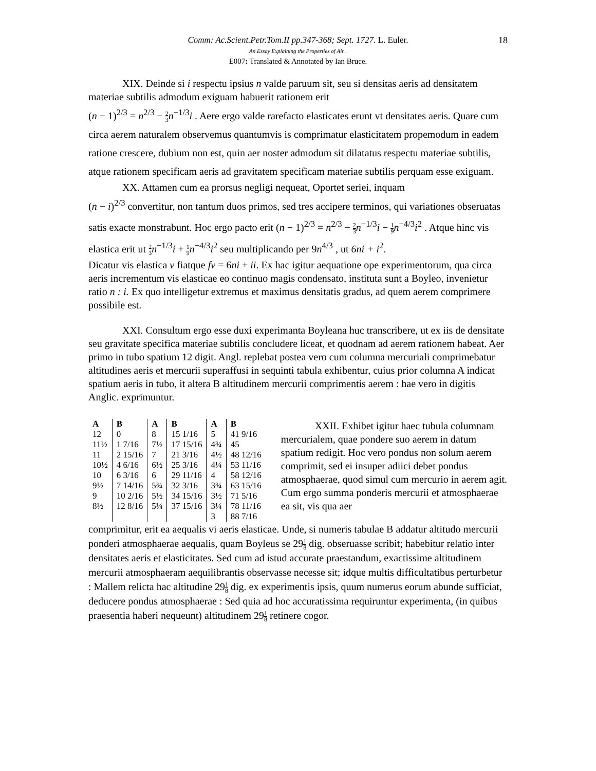Comm: Ac.Scient.Petr.Tom.II pp.347-368; Sept. 1727. L. Euler. 18
An Essay Explaining the Properties of Air .
E007: Translated & Annotated by Ian Bruce.
XIX. Deinde si i respectu ipsius n valde paruum sit, seu si densitas aeris ad densitatem materiae subtilis admodum exiguam habuerit rationem erit
(n − 1)<sup>2/3</sup> = n<sup>2/3</sup> − 2 3 n<sup>−1/3</sup>i . Aere ergo valde rarefacto elasticates erunt vt densitates aeris. Quare cum circa aerem naturalem observemus quantumvis is comprimatur elasticitatem propemodum in eadem ratione crescere, dubium non est, quin aer noster admodum sit dilatatus respectu materiae subtilis, atque rationem specificam aeris ad gravitatem specificam materiae subtilis perquam esse exiguam.
XX. Attamen cum ea prorsus negligi nequeat, Oportet seriei, inquam
(n − i)<sup>2/3</sup> convertitur, non tantum duos primos, sed tres accipere terminos, qui variationes obseruatas satis exacte monstrabunt. Hoc ergo pacto erit (n − 1)<sup>2/3</sup> = n<sup>2/3</sup> − 2 3 n<sup>−1/3</sup>i − 1 9 n<sup>−4/3</sup>i<sup>2</sup> . Atque hinc vis elastica erit ut 2 3 n<sup>−1/3</sup>i + 1 9 n<sup>−4/3</sup>i<sup>2</sup> seu multiplicando per 9n<sup>4/3</sup> , ut 6ni + i<sup>2</sup>.
Dicatur vis elastica v fiatque fv = 6ni + ii. Ex hac igitur aequatione ope experimentorum, qua circa aeris incrementum vis elasticae eo continuo magis condensato, instituta sunt a Boyleo, invenietur ratio n : i. Ex quo intelligetur extremus et maximus densitatis gradus, ad quem aerem comprimere possibile est.
XXI. Consultum ergo esse duxi experimanta Boyleana huc transcribere, ut ex iis de densitate seu gravitate specifica materiae subtilis concludere liceat, et quodnam ad aerem rationem habeat. Aer primo in tubo spatium 12 digit. Angl. replebat postea vero cum columna mercuriali comprimebatur altitudines aeris et mercurii superaffusi in sequinti tabula exhibentur, cuius prior columna A indicat spatium aeris in tubo, it altera B altitudinem mercurii comprimentis aerem : hae vero in digitis Anglic. exprimuntur.
| A | B | A | B | A | B |
| --- | --- | --- | --- | --- | --- |
| 12 | 0 | 8 | 15 1/16 | 5 | 41 9/16 |
| 11½ | 1 7/16 | 7½ | 17 15/16 | 4¾ | 45 |
| 11 | 2 15/16 | 7 | 21 3/16 | 4½ | 48 12/16 |
| 10½ | 4 6/16 | 6½ | 25 3/16 | 4¼ | 53 11/16 |
| 10 | 6 3/16 | 6 | 29 11/16 | 4 | 58 12/16 |
| 9½ | 7 14/16 | 5¾ | 32 3/16 | 3¾ | 63 15/16 |
| 9 | 10 2/16 | 5½ | 34 15/16 | 3½ | 71 5/16 |
| 8½ | 12 8/16 | 5¼ | 37 15/16 | 3¼ | 78 11/16 |
| | | | | 3 | 88 7/16 |
XXII. Exhibet igitur haec tubula columnam mercurialem, quae pondere suo aerem in datum spatium redigit. Hoc vero pondus non solum aerem comprimit, sed ei insuper adiici debet pondus atmosphaerae, quod simul cum mercurio in aerem agit. Cum ergo summa ponderis mercurii et atmosphaerae ea sit, vis qua aer
comprimitur, erit ea aequalis vi aeris elasticae. Unde, si numeris tabulae B addatur altitudo mercurii ponderi atmosphaerae aequalis, quam Boyleus se 291 8 dig. obseruasse scribit; habebitur relatio inter densitates aeris et elasticitates. Sed cum ad istud accurate praestandum, exactissime altitudinem mercurii atmosphaeram aequilibrantis observasse necesse sit; idque multis difficultatibus perturbetur : Mallem relicta hac altitudine 291 8 dig. ex experimentis ipsis, quum numerus eorum abunde sufficiat, deducere pondus atmosphaerae : Sed quia ad hoc accuratissima requiruntur experimenta, (in quibus praesentia haberi nequeunt) altitudinem 291 8 retinere cogor.